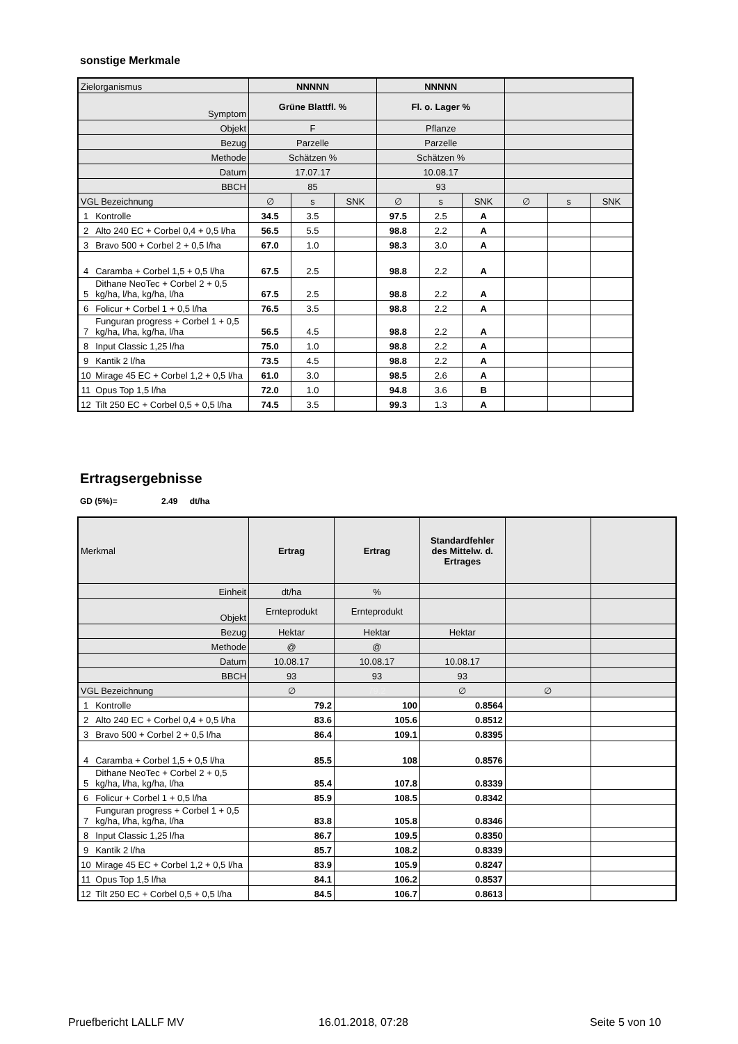sonstige Merkmale
| Zielorganismus | | NNNNN | | | NNNNN | | | | | |
| Symptom | | Grüne Blattfl. % | | | Fl. o. Lager % | | | | | |
| Objekt | | F | | | Pflanze | | | | | |
| Bezug | | Parzelle | | | Parzelle | | | | | |
| Methode | | Schätzen % | | | Schätzen % | | | | | |
| Datum | | 17.07.17 | | | 10.08.17 | | | | | |
| BBCH | | 85 | | | 93 | | | | | |
| VGL Bezeichnung | | ∅ | s | SNK | ∅ | s | SNK | ∅ | s | SNK |
| 1 | Kontrolle | 34.5 | 3.5 | | 97.5 | 2.5 | A | | | |
| 2 | Alto 240 EC + Corbel 0,4 + 0,5 l/ha | 56.5 | 5.5 | | 98.8 | 2.2 | A | | | |
| 3 | Bravo 500 + Corbel 2 + 0,5 l/ha | 67.0 | 1.0 | | 98.3 | 3.0 | A | | | |
| 4 | Caramba + Corbel 1,5 + 0,5 l/ha | 67.5 | 2.5 | | 98.8 | 2.2 | A | | | |
| 5 | Dithane NeoTec + Corbel 2 + 0,5 kg/ha, l/ha, kg/ha, l/ha | 67.5 | 2.5 | | 98.8 | 2.2 | A | | | |
| 6 | Folicur + Corbel 1 + 0,5 l/ha | 76.5 | 3.5 | | 98.8 | 2.2 | A | | | |
| 7 | Funguran progress + Corbel 1 + 0,5 kg/ha, l/ha, kg/ha, l/ha | 56.5 | 4.5 | | 98.8 | 2.2 | A | | | |
| 8 | Input Classic 1,25 l/ha | 75.0 | 1.0 | | 98.8 | 2.2 | A | | | |
| 9 | Kantik 2 l/ha | 73.5 | 4.5 | | 98.8 | 2.2 | A | | | |
| 10 | Mirage 45 EC + Corbel 1,2 + 0,5 l/ha | 61.0 | 3.0 | | 98.5 | 2.6 | A | | | |
| 11 | Opus Top 1,5 l/ha | 72.0 | 1.0 | | 94.8 | 3.6 | B | | | |
| 12 | Tilt 250 EC + Corbel 0,5 + 0,5 l/ha | 74.5 | 3.5 | | 99.3 | 1.3 | A | | | |
Ertragsergebnisse
GD (5%)= 2.49 dt/ha
| Merkmal | | Ertrag | Ertrag | Standardfehler des Mittelw. d. Ertrages | | |
| Einheit | | dt/ha | % | | | |
| Objekt | | Ernteprodukt | Ernteprodukt | | | |
| Bezug | | Hektar | Hektar | Hektar | | |
| Methode | | @ | @ | | | |
| Datum | | 10.08.17 | 10.08.17 | 10.08.17 | | |
| BBCH | | 93 | 93 | 93 | | |
| VGL Bezeichnung | | ∅ | 79.2 | ∅ | ∅ | |
| 1 | Kontrolle | 79.2 | 100 | 0.8564 | | |
| 2 | Alto 240 EC + Corbel 0,4 + 0,5 l/ha | 83.6 | 105.6 | 0.8512 | | |
| 3 | Bravo 500 + Corbel 2 + 0,5 l/ha | 86.4 | 109.1 | 0.8395 | | |
| 4 | Caramba + Corbel 1,5 + 0,5 l/ha | 85.5 | 108 | 0.8576 | | |
| 5 | Dithane NeoTec + Corbel 2 + 0,5 kg/ha, l/ha, kg/ha, l/ha | 85.4 | 107.8 | 0.8339 | | |
| 6 | Folicur + Corbel 1 + 0,5 l/ha | 85.9 | 108.5 | 0.8342 | | |
| 7 | Funguran progress + Corbel 1 + 0,5 kg/ha, l/ha, kg/ha, l/ha | 83.8 | 105.8 | 0.8346 | | |
| 8 | Input Classic 1,25 l/ha | 86.7 | 109.5 | 0.8350 | | |
| 9 | Kantik 2 l/ha | 85.7 | 108.2 | 0.8339 | | |
| 10 | Mirage 45 EC + Corbel 1,2 + 0,5 l/ha | 83.9 | 105.9 | 0.8247 | | |
| 11 | Opus Top 1,5 l/ha | 84.1 | 106.2 | 0.8537 | | |
| 12 | Tilt 250 EC + Corbel 0,5 + 0,5 l/ha | 84.5 | 106.7 | 0.8613 | | |
Pruefbericht LALLF MV 16.01.2018, 07:28 Seite 5 von 10